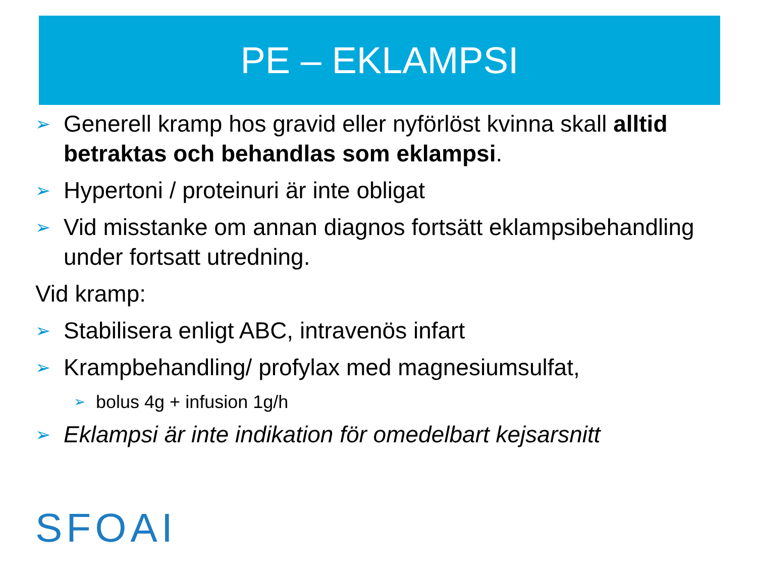PE – EKLAMPSI
➢ Generell kramp hos gravid eller nyförlöst kvinna skall alltid betraktas och behandlas som eklampsi.
➢ Hypertoni / proteinuri är inte obligat
➢ Vid misstanke om annan diagnos fortsätt eklampsibehandling under fortsatt utredning.
Vid kramp:
➢ Stabilisera enligt ABC, intravenös infart
➢ Krampbehandling/ profylax med magnesiumsulfat,
➢ bolus 4g + infusion 1g/h
➢ Eklampsi är inte indikation för omedelbart kejsarsnitt
SFOAI